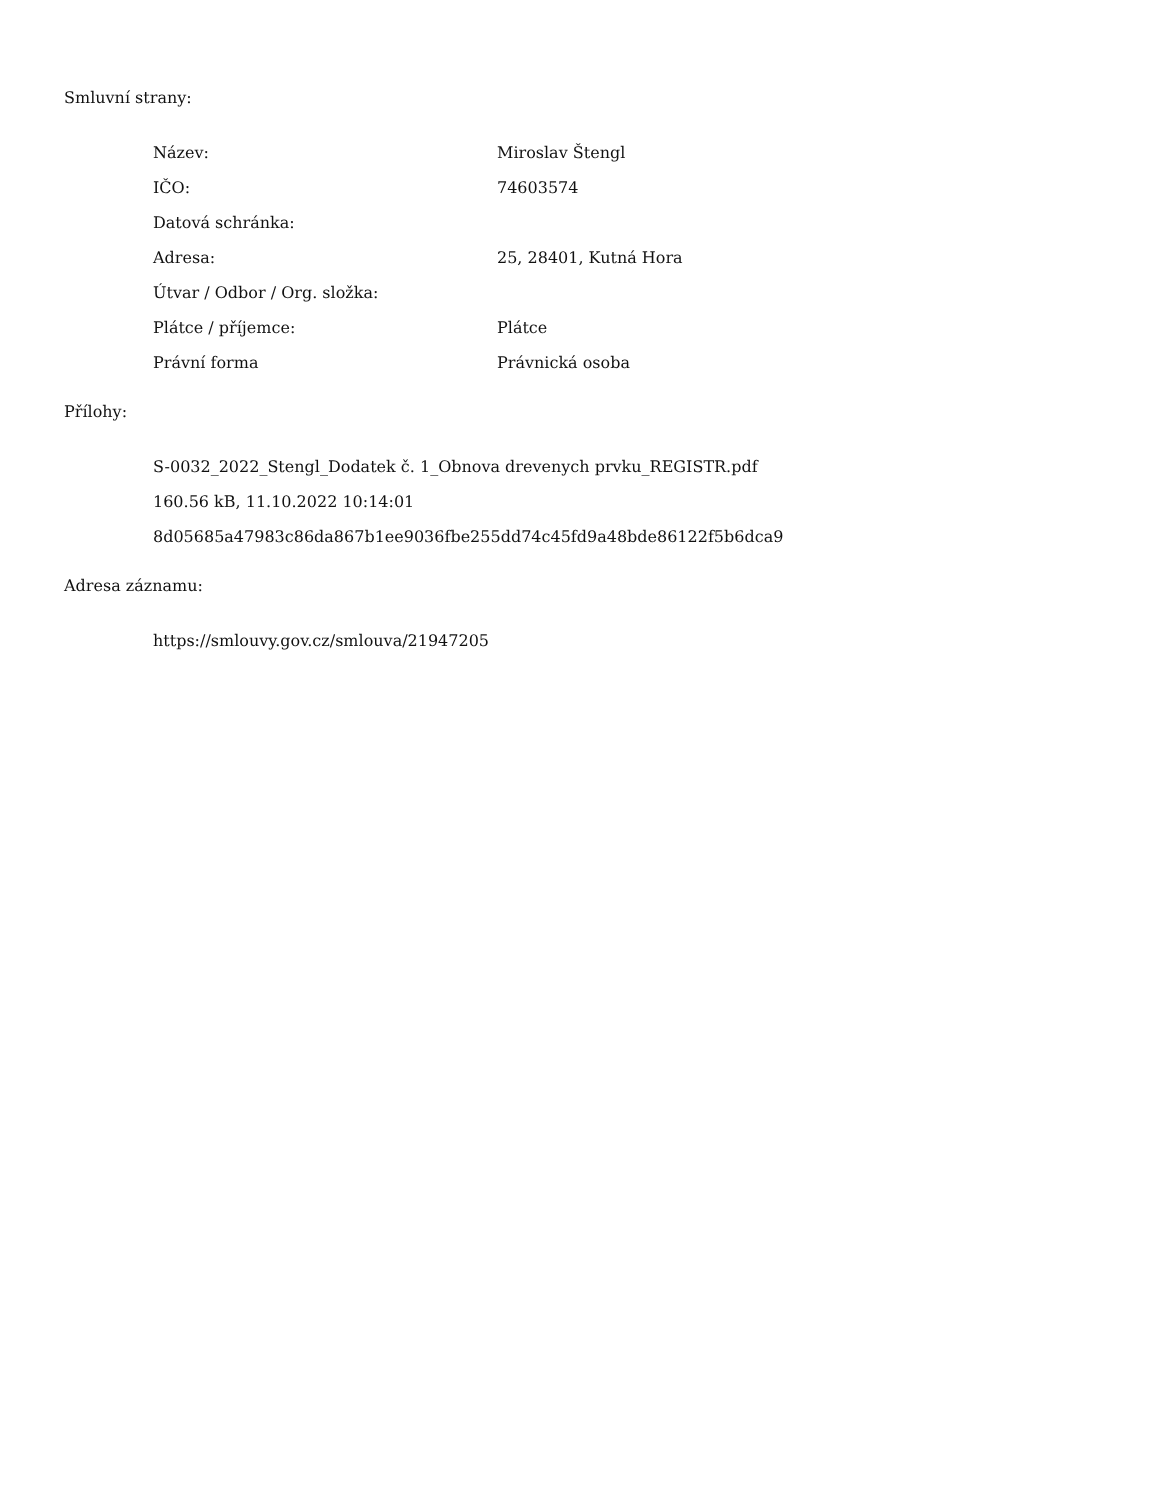Smluvní strany:
| Název: | Miroslav Štengl |
| IČO: | 74603574 |
| Datová schránka: | |
| Adresa: | 25, 28401, Kutná Hora |
| Útvar / Odbor / Org. složka: | |
| Plátce / příjemce: | Plátce |
| Právní forma | Právnická osoba |
Přílohy:
S-0032_2022_Stengl_Dodatek č. 1_Obnova drevenych prvku_REGISTR.pdf
160.56 kB, 11.10.2022 10:14:01
8d05685a47983c86da867b1ee9036fbe255dd74c45fd9a48bde86122f5b6dca9
Adresa záznamu:
https://smlouvy.gov.cz/smlouva/21947205